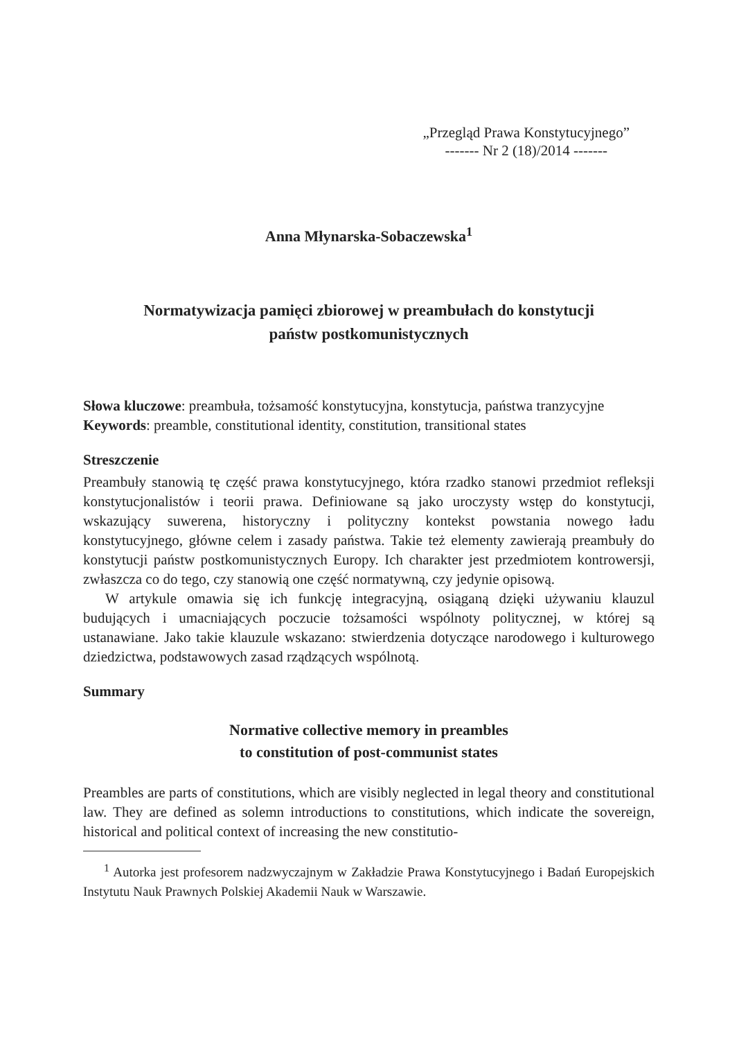„Przegląd Prawa Konstytucyjnego”
------- Nr 2 (18)/2014 -------
Anna Młynarska-Sobaczewska<sup>1</sup>
Normatywizacja pamięci zbiorowej w preambułach do konstytucji
państw postkomunistycznych
Słowa kluczowe: preambuła, tożsamość konstytucyjna, konstytucja, państwa tranzycyjne
Keywords: preamble, constitutional identity, constitution, transitional states
Streszczenie
Preambuły stanowią tę część prawa konstytucyjnego, która rzadko stanowi przedmiot refleksji konstytucjonalistów i teorii prawa. Definiowane są jako uroczysty wstęp do konstytucji, wskazujący suwerena, historyczny i polityczny kontekst powstania nowego ładu konstytucyjnego, główne celem i zasady państwa. Takie też elementy zawierają preambuły do konstytucji państw postkomunistycznych Europy. Ich charakter jest przedmiotem kontrowersji, zwłaszcza co do tego, czy stanowią one część normatywną, czy jedynie opisową.
W artykule omawia się ich funkcję integracyjną, osiąganą dzięki używaniu klauzul budujących i umacniających poczucie tożsamości wspólnoty politycznej, w której są ustanawiane. Jako takie klauzule wskazano: stwierdzenia dotyczące narodowego i kulturowego dziedzictwa, podstawowych zasad rządzących wspólnotą.
Summary
Normative collective memory in preambles
to constitution of post-communist states
Preambles are parts of constitutions, which are visibly neglected in legal theory and constitutional law. They are defined as solemn introductions to constitutions, which indicate the sovereign, historical and political context of increasing the new constitutio-
<sup>1</sup> Autorka jest profesorem nadzwyczajnym w Zakładzie Prawa Konstytucyjnego i Badań Europejskich Instytutu Nauk Prawnych Polskiej Akademii Nauk w Warszawie.